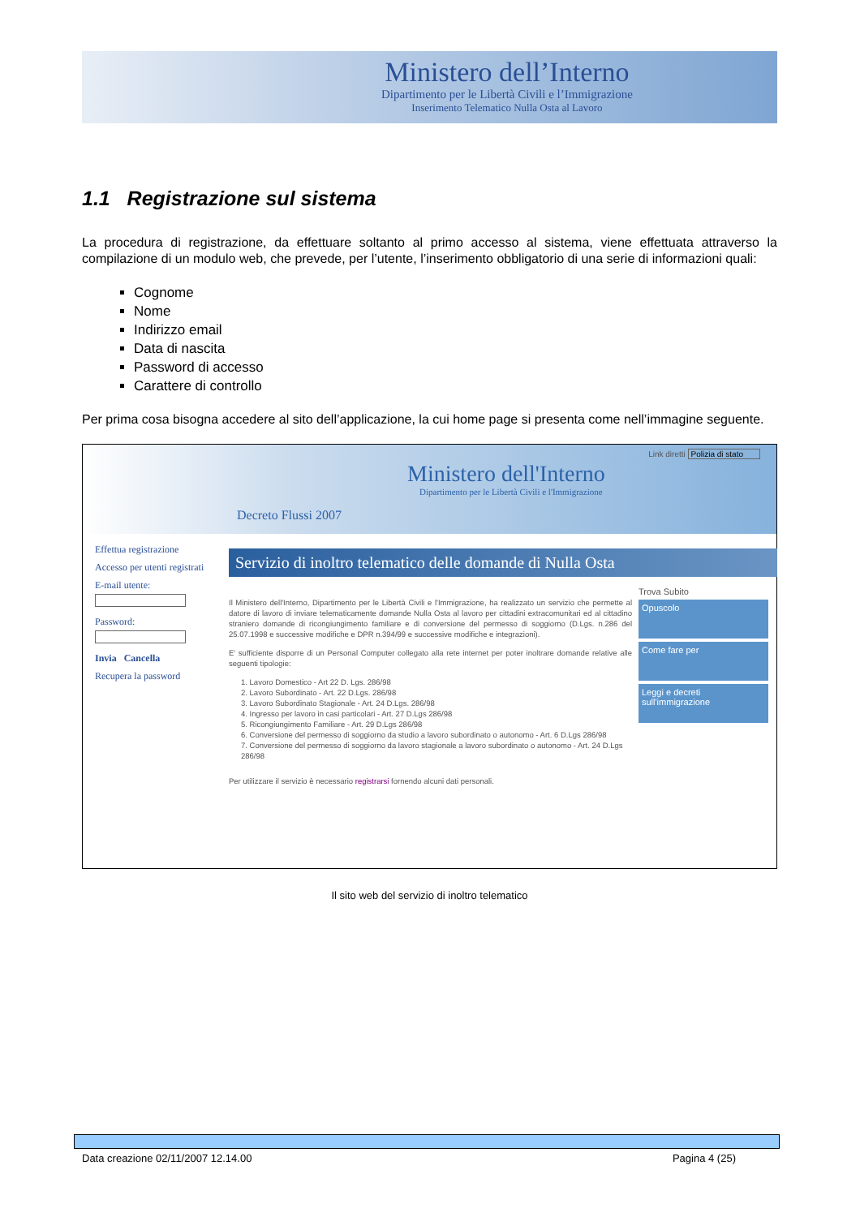Ministero dell’Interno
Dipartimento per le Libertà Civili e l’Immigrazione
Inserimento Telematico Nulla Osta al Lavoro
1.1 Registrazione sul sistema
La procedura di registrazione, da effettuare soltanto al primo accesso al sistema, viene effettuata attraverso la compilazione di un modulo web, che prevede, per l’utente, l’inserimento obbligatorio di una serie di informazioni quali:
Cognome
Nome
Indirizzo email
Data di nascita
Password di accesso
Carattere di controllo
Per prima cosa bisogna accedere al sito dell’applicazione, la cui home page si presenta come nell’immagine seguente.
Link diretti Polizia di stato
Ministero dell'Interno
Dipartimento per le Libertà Civili e l'Immigrazione
Decreto Flussi 2007
Effettua registrazione
Accesso per utenti registrati
E-mail utente:
Password:
Invia Cancella
Recupera la password
Servizio di inoltro telematico delle domande di Nulla Osta
Il Ministero dell'Interno, Dipartimento per le Libertà Civili e l'Immigrazione, ha realizzato un servizio che permette al datore di lavoro di inviare telematicamente domande Nulla Osta al lavoro per cittadini extracomunitari ed al cittadino straniero domande di ricongiungimento familiare e di conversione del permesso di soggiorno (D.Lgs. n.286 del 25.07.1998 e successive modifiche e DPR n.394/99 e successive modifiche e integrazioni).
E' sufficiente disporre di un Personal Computer collegato alla rete internet per poter inoltrare domande relative alle seguenti tipologie:
1. Lavoro Domestico - Art 22 D. Lgs. 286/98
2. Lavoro Subordinato - Art. 22 D.Lgs. 286/98
3. Lavoro Subordinato Stagionale - Art. 24 D.Lgs. 286/98
4. Ingresso per lavoro in casi particolari - Art. 27 D.Lgs 286/98
5. Ricongiungimento Familiare - Art. 29 D.Lgs 286/98
6. Conversione del permesso di soggiorno da studio a lavoro subordinato o autonomo - Art. 6 D.Lgs 286/98
7. Conversione del permesso di soggiorno da lavoro stagionale a lavoro subordinato o autonomo - Art. 24 D.Lgs 286/98
Per utilizzare il servizio è necessario registrarsi fornendo alcuni dati personali.
Trova Subito
Opuscolo
Come fare per
Leggi e decreti sull'immigrazione
Il sito web del servizio di inoltro telematico
Data creazione 02/11/2007 12.14.00 Pagina 4 (25)